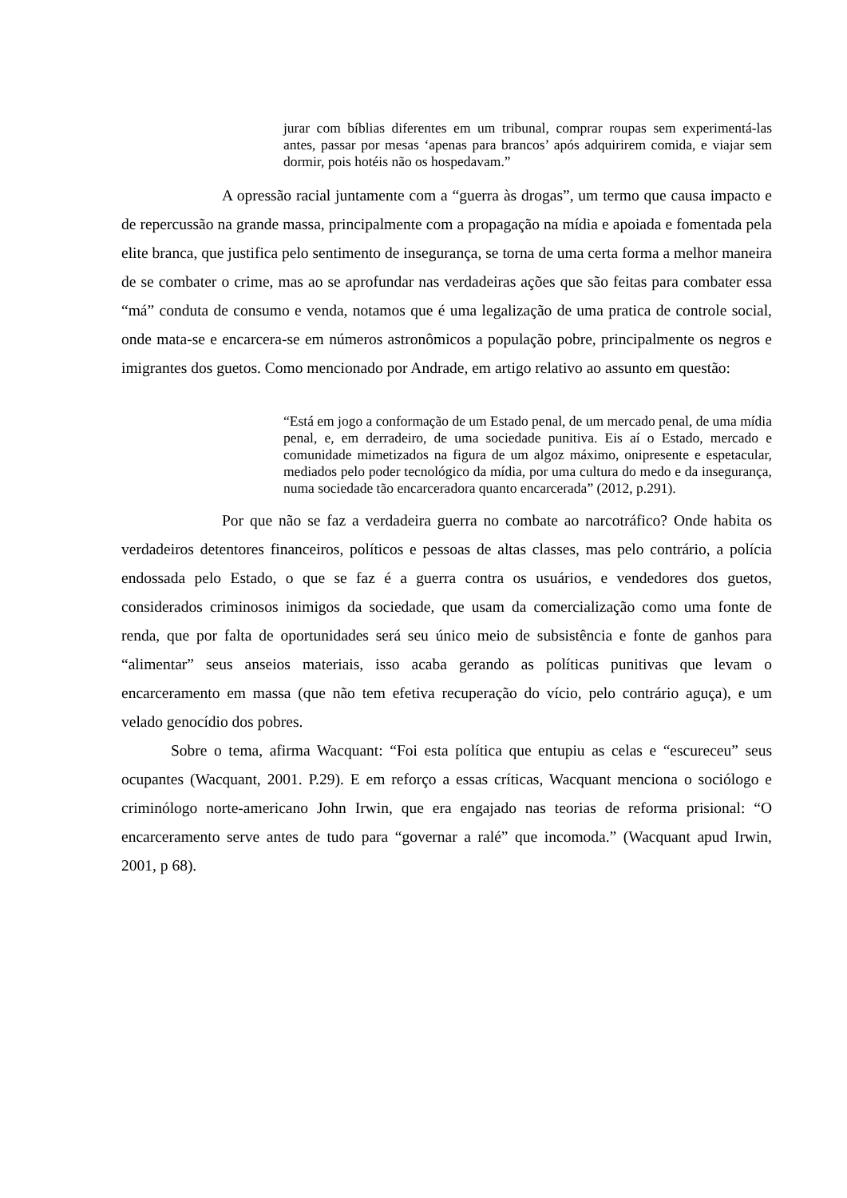jurar com bíblias diferentes em um tribunal, comprar roupas sem experimentá-las antes, passar por mesas ‘apenas para brancos’ após adquirirem comida, e viajar sem dormir, pois hotéis não os hospedavam.”
A opressão racial juntamente com a “guerra às drogas”, um termo que causa impacto e de repercussão na grande massa, principalmente com a propagação na mídia e apoiada e fomentada pela elite branca, que justifica pelo sentimento de insegurança, se torna de uma certa forma a melhor maneira de se combater o crime, mas ao se aprofundar nas verdadeiras ações que são feitas para combater essa “má” conduta de consumo e venda, notamos que é uma legalização de uma pratica de controle social, onde mata-se e encarcera-se em números astronômicos a população pobre, principalmente os negros e imigrantes dos guetos. Como mencionado por Andrade, em artigo relativo ao assunto em questão:
“Está em jogo a conformação de um Estado penal, de um mercado penal, de uma mídia penal, e, em derradeiro, de uma sociedade punitiva. Eis aí o Estado, mercado e comunidade mimetizados na figura de um algoz máximo, onipresente e espetacular, mediados pelo poder tecnológico da mídia, por uma cultura do medo e da insegurança, numa sociedade tão encarceradora quanto encarcerada” (2012, p.291).
Por que não se faz a verdadeira guerra no combate ao narcotráfico? Onde habita os verdadeiros detentores financeiros, políticos e pessoas de altas classes, mas pelo contrário, a polícia endossada pelo Estado, o que se faz é a guerra contra os usuários, e vendedores dos guetos, considerados criminosos inimigos da sociedade, que usam da comercialização como uma fonte de renda, que por falta de oportunidades será seu único meio de subsistência e fonte de ganhos para “alimentar” seus anseios materiais, isso acaba gerando as políticas punitivas que levam o encarceramento em massa (que não tem efetiva recuperação do vício, pelo contrário aguça), e um velado genocídio dos pobres.
Sobre o tema, afirma Wacquant: “Foi esta política que entupiu as celas e “escureceu” seus ocupantes (Wacquant, 2001. P.29). E em reforço a essas críticas, Wacquant menciona o sociólogo e criminólogo norte-americano John Irwin, que era engajado nas teorias de reforma prisional: “O encarceramento serve antes de tudo para “governar a ralé” que incomoda.” (Wacquant apud Irwin, 2001, p 68).